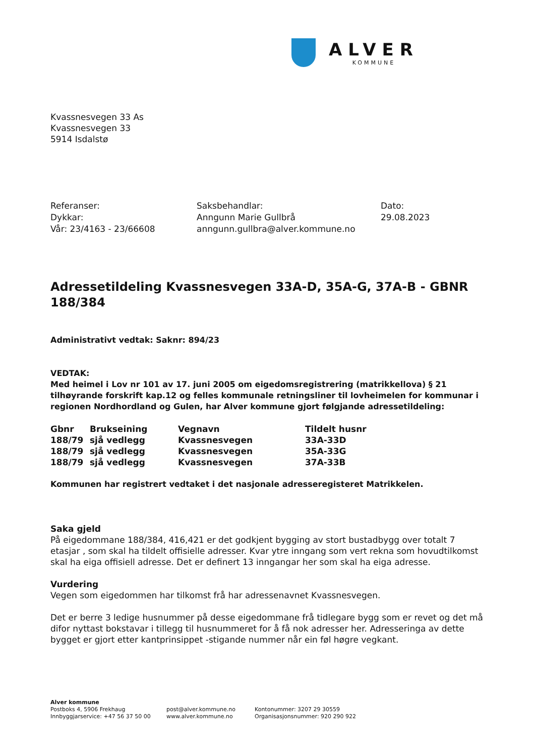ALVER
KOMMUNE
Kvassnesvegen 33 As
Kvassnesvegen 33
5914 Isdalstø
Referanser:
Dykkar:
Vår: 23/4163 - 23/66608
Saksbehandlar:
Anngunn Marie Gullbrå
anngunn.gullbra@alver.kommune.no
Dato:
29.08.2023
Adressetildeling Kvassnesvegen 33A-D, 35A-G, 37A-B - GBNR 188/384
Administrativt vedtak: Saknr: 894/23
VEDTAK:
Med heimel i Lov nr 101 av 17. juni 2005 om eigedomsregistrering (matrikkellova) § 21 tilhøyrande forskrift kap.12 og felles kommunale retningsliner til lovheimelen for kommunar i regionen Nordhordland og Gulen, har Alver kommune gjort følgjande adressetildeling:
| Gbnr | Brukseining | Vegnavn | Tildelt husnr |
| --- | --- | --- | --- |
| 188/79 | sjå vedlegg | Kvassnesvegen | 33A-33D |
| 188/79 | sjå vedlegg | Kvassnesvegen | 35A-33G |
| 188/79 | sjå vedlegg | Kvassnesvegen | 37A-33B |
Kommunen har registrert vedtaket i det nasjonale adresseregisteret Matrikkelen.
Saka gjeld
På eigedommane 188/384, 416,421 er det godkjent bygging av stort bustadbygg over totalt 7 etasjar , som skal ha tildelt offisielle adresser. Kvar ytre inngang som vert rekna som hovudtilkomst skal ha eiga offisiell adresse. Det er definert 13 inngangar her som skal ha eiga adresse.
Vurdering
Vegen som eigedommen har tilkomst frå har adressenavnet Kvassnesvegen.
Det er berre 3 ledige husnummer på desse eigedommane frå tidlegare bygg som er revet og det må difor nyttast bokstavar i tillegg til husnummeret for å få nok adresser her. Adresseringa av dette bygget er gjort etter kantprinsippet -stigande nummer når ein føl høgre vegkant.
Alver kommune
Postboks 4, 5906 Frekhaug
Innbyggjarservice: +47 56 37 50 00
post@alver.kommune.no
www.alver.kommune.no
Kontonummer: 3207 29 30559
Organisasjonsnummer: 920 290 922